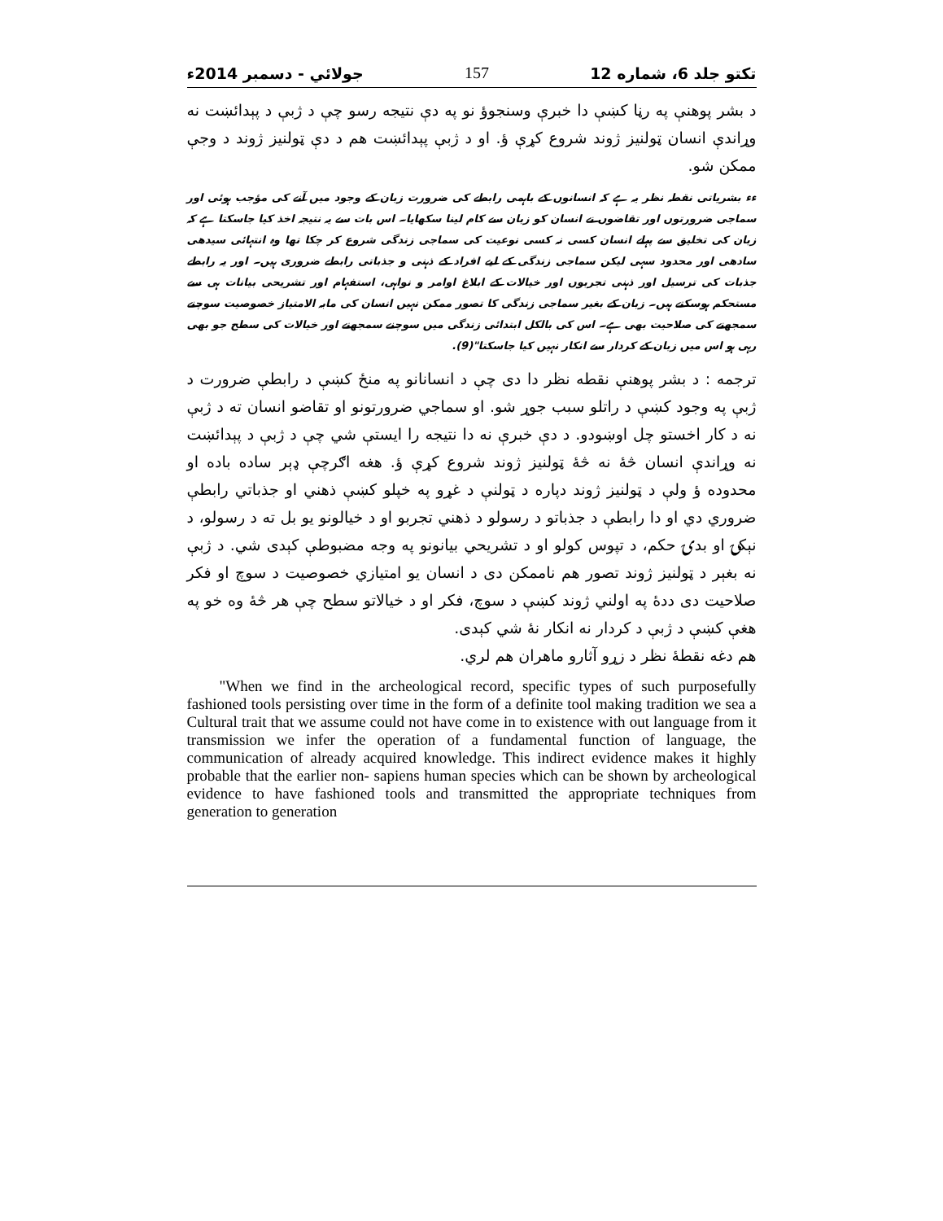تکتو جلد 6، شماره 12 157 جولائي - دسمبر 2014ء
د بشر پوهنې په رڼا کښې دا خبرې وسنجوؤ نو په دې نتيجه رسو چې د ژبې د پېدائښت نه وړاندې انسان ټولنيز ژوند شروع کړې ؤ. او د ژبې پېدائښت هم د دې ټولنيز ژوند د وجې ممکن شو.
ءء بشریاتی نقطہ نظر یہ ہے کہ انسانوں کے باہمی رابطے کی ضرورت زبان کے وجود میں آنے کی مؤجب ہوئی اور سماجی ضرورتوں اور تقاضوں نے انسان کو زبان سے کام لینا سکھایا۔ اس بات سے یہ نتیجہ اخذ کیا جاسکتا ہے کہ زبان کی تخلیق سے پہلے انسان کسی نہ کسی نوعیت کی سماجی زندگی شروع کر چکا تھا وہ انتہائی سیدھی سادھی اور محدود سہی لیکن سماجی زندگی کے لیے افراد کے ذہنی و جذباتی رابطے ضروری ہیں۔ اور یہ رابطے جذبات کی ترسیل اور ذہنی تجربوں اور خیالات کے ابلاغ اوامر و نواہی، استفہام اور تشریحی بیانات ہی سے مستحکم ہوسکتے ہیں۔ زبان کے بغیر سماجی زندگی کا تصور ممکن نہیں انسان کی مابہ الامتیاز خصوصیت سوچنے سمجھنے کی صلاحیت بھی ہے۔ اس کی بالکل ابتدائی زندگی میں سوچنے سمجھنے اور خیالات کی سطح جو بھی رہی ہو اس میں زبان کے کردار سے انکار نہیں کیا جاسکتا"(9).
ترجمه : د بشر پوهنې نقطه نظر دا دی چې د انسانانو په منځ کښې د رابطې ضرورت د ژبې په وجود کښې د راتلو سبب جوړ شو. او سماجي ضرورتونو او تقاضو انسان ته د ژبې نه د کار اخستو چل اوښودو. د دې خبرې نه دا نتيجه را ايستې شي چې د ژبې د پېدائښت نه وړاندې انسان څۀ نه څۀ ټولنيز ژوند شروع کړې ؤ. هغه اګرچې ډېر ساده باده او محدوده ؤ ولې د ټولنيز ژوند دپاره د ټولنې د غړو په خپلو کښې ذهني او جذباتي رابطې ضروري دي او دا رابطې د جذباتو د رسولو د ذهني تجربو او د خيالونو يو بل ته د رسولو، د نېکۍ او بدۍ حکم، د تپوس کولو او د تشريحي بيانونو په وجه مضبوطې کېدی شي. د ژبې نه بغېر د ټولنيز ژوند تصور هم ناممکن دی د انسان يو امتيازي خصوصيت د سوچ او فکر صلاحيت دی ددۀ په اولني ژوند کښې د سوچ، فکر او د خيالاتو سطح چې هر څۀ وه خو په هغې کښې د ژبې د کردار نه انکار نۀ شي کېدی.
هم دغه نقطۀ نظر د زړو آثارو ماهران هم لري.
"When we find in the archeological record, specific types of such purposefully fashioned tools persisting over time in the form of a definite tool making tradition we sea a Cultural trait that we assume could not have come in to existence with out language from it transmission we infer the operation of a fundamental function of language, the communication of already acquired knowledge. This indirect evidence makes it highly probable that the earlier non- sapiens human species which can be shown by archeological evidence to have fashioned tools and transmitted the appropriate techniques from generation to generation